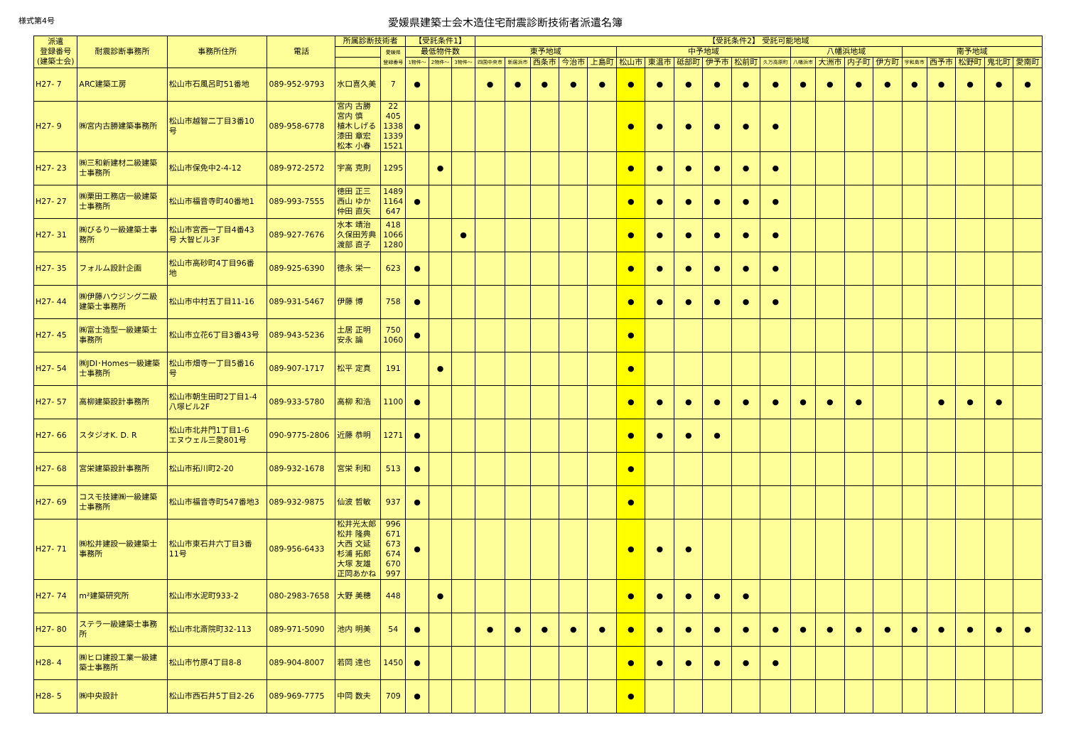様式第4号
愛媛県建築士会木造住宅耐震診断技術者派遣名簿
| 派遣 登録番号 (建築士会) | 耐震診断事務所 | 事務所住所 | 電話 | 所属診断技術者 | | 【受託条件1】 | | | 【受託条件2】 受託可能地域 | | | | | | | | | | | | | | | | | | | |
| --- | --- | --- | --- | --- | --- | --- | --- | --- | --- | --- | --- | --- | --- | --- | --- | --- | --- | --- | --- | --- | --- | --- | --- | --- | --- | --- | --- | --- |
| | | | | | 愛媛県 登録番号 | 最低物件数 | | | 東予地域 | | | | | 中予地域 | | | | | | 八幡浜地域 | | | | 南予地域 | | | | |
| | | | | | | 1物件～ | 2物件～ | 3物件～ | 四国中央市 | 新居浜市 | 西条市 | 今治市 | 上島町 | 松山市 | 東温市 | 砥部町 | 伊予市 | 松前町 | 久万高原町 | 八幡浜市 | 大洲市 | 内子町 | 伊方町 | 宇和島市 | 西予市 | 松野町 | 鬼北町 | 愛南町 |
| H27- 7 | ARC建築工房 | 松山市石風呂町51番地 | 089-952-9793 | 水口喜久美 | 7 | ● | | | ● | ● | ● | ● | ● | ● | ● | ● | ● | ● | ● | ● | ● | ● | ● | ● | ● | ● | ● | ● |
| H27- 9 | ㈱宮内古勝建築事務所 | 松山市越智二丁目3番10 号 | 089-958-6778 | 宮内 古勝 宮内 慎 植木しげる 漆田 章宏 松本 小春 | 22 405 1338 1339 1521 | ● | | | | | | | | ● | ● | ● | ● | ● | ● | | | | | | | | | |
| H27- 23 | ㈱三和新建材二級建築 士事務所 | 松山市保免中2-4-12 | 089-972-2572 | 宇高 克則 | 1295 | | ● | | | | | | | ● | ● | ● | ● | ● | ● | | | | | | | | | |
| H27- 27 | ㈱栗田工務店一級建築 士事務所 | 松山市福音寺町40番地1 | 089-993-7555 | 徳田 正三 西山 ゆか 仲田 直矢 | 1489 1164 647 | ● | | | | | | | | ● | ● | ● | ● | ● | ● | | | | | | | | | |
| H27- 31 | ㈱びるり一級建築士事 務所 | 松山市宮西一丁目4番43 号 大智ビル3F | 089-927-7676 | 水本 靖治 久保田芳典 渡部 直子 | 418 1066 1280 | | | ● | | | | | | ● | ● | ● | ● | ● | ● | | | | | | | | | |
| H27- 35 | フォルム設計企画 | 松山市高砂町4丁目96番 地 | 089-925-6390 | 徳永 栄一 | 623 | ● | | | | | | | | ● | ● | ● | ● | ● | ● | | | | | | | | | |
| H27- 44 | ㈱伊藤ハウジング二級 建築士事務所 | 松山市中村五丁目11-16 | 089-931-5467 | 伊藤 博 | 758 | ● | | | | | | | | ● | ● | ● | ● | ● | ● | | | | | | | | | |
| H27- 45 | ㈱富士造型一級建築士 事務所 | 松山市立花6丁目3番43号 | 089-943-5236 | 土居 正明 安永 論 | 750 1060 | ● | | | | | | | | ● | | | | | | | | | | | | | | |
| H27- 54 | ㈱JDI･Homes一級建築 士事務所 | 松山市畑寺一丁目5番16 号 | 089-907-1717 | 松平 定真 | 191 | | ● | | | | | | | ● | | | | | | | | | | | | | | |
| H27- 57 | 高柳建築設計事務所 | 松山市朝生田町2丁目1-4 八塚ビル2F | 089-933-5780 | 高柳 和浩 | 1100 | ● | | | | | | | | ● | ● | ● | ● | ● | ● | ● | ● | ● | | | ● | ● | ● | |
| H27- 66 | スタジオK. D. R | 松山市北井門1丁目1-6 エヌウェル三愛801号 | 090-9775-2806 | 近藤 恭明 | 1271 | ● | | | | | | | | ● | ● | ● | ● | | | | | | | | | | | |
| H27- 68 | 宮栄建築設計事務所 | 松山市拓川町2-20 | 089-932-1678 | 宮栄 利和 | 513 | ● | | | | | | | | ● | | | | | | | | | | | | | | |
| H27- 69 | コスモ技建㈱一級建築 士事務所 | 松山市福音寺町547番地3 | 089-932-9875 | 仙波 哲敏 | 937 | ● | | | | | | | | ● | | | | | | | | | | | | | | |
| H27- 71 | ㈱松井建設一級建築士 事務所 | 松山市東石井六丁目3番 11号 | 089-956-6433 | 松井光太郎 松井 隆典 大西 文延 杉浦 拓郎 大塚 友雄 正岡あかね | 996 671 673 674 670 997 | ● | | | | | | | | ● | ● | ● | | | | | | | | | | | | |
| H27- 74 | m²建築研究所 | 松山市水泥町933-2 | 080-2983-7658 | 大野 美穂 | 448 | | ● | | | | | | | ● | ● | ● | ● | ● | | | | | | | | | | |
| H27- 80 | ステラ一級建築士事務 所 | 松山市北斎院町32-113 | 089-971-5090 | 池内 明美 | 54 | ● | | | ● | ● | ● | ● | ● | ● | ● | ● | ● | ● | ● | ● | ● | ● | ● | ● | ● | ● | ● | ● |
| H28- 4 | ㈱ヒロ建設工業一級建 築士事務所 | 松山市竹原4丁目8-8 | 089-904-8007 | 若岡 達也 | 1450 | ● | | | | | | | | ● | ● | ● | ● | ● | ● | | | | | | | | | |
| H28- 5 | ㈱中央設計 | 松山市西石井5丁目2-26 | 089-969-7775 | 中岡 数夫 | 709 | ● | | | | | | | | ● | | | | | | | | | | | | | | |